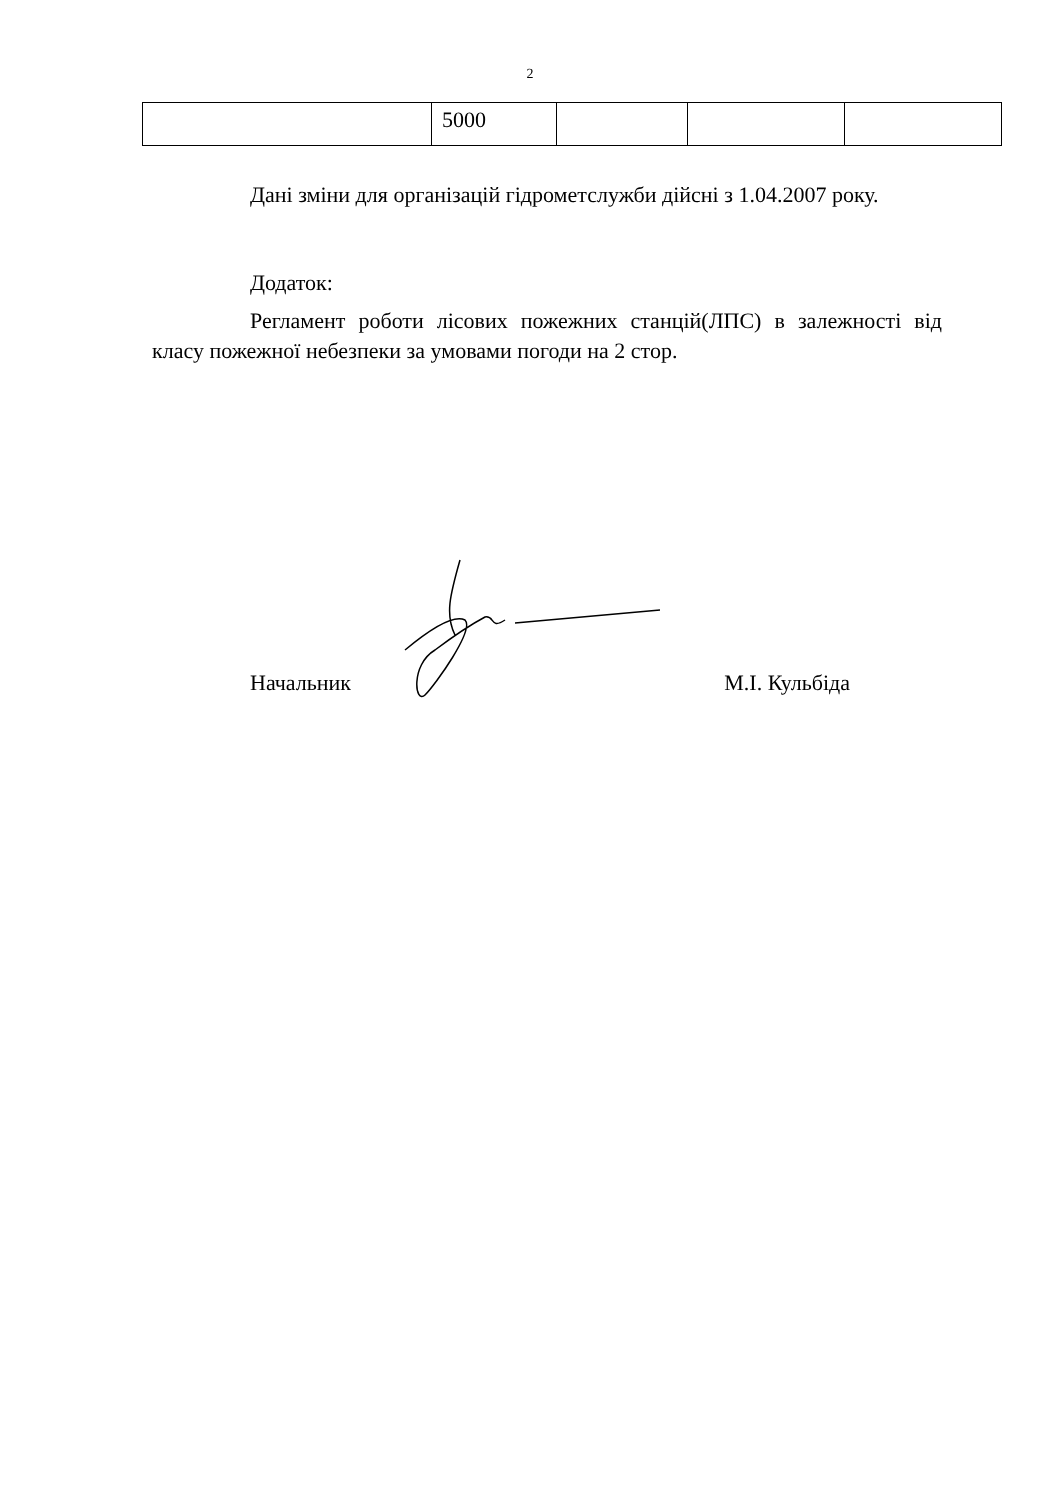2
| | 5000 | | | |
Дані зміни для організацій гідрометслужби дійсні з 1.04.2007 року.
Додаток:
Регламент роботи лісових пожежних станцій(ЛПС) в залежності від класу пожежної небезпеки за умовами погоди на 2 стор.
Начальник М.І. Кульбіда